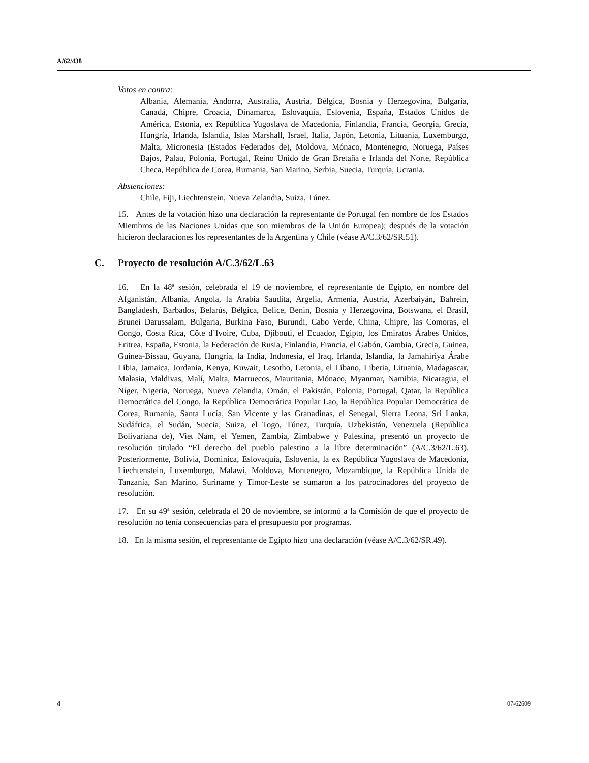A/62/438
Votos en contra:
Albania, Alemania, Andorra, Australia, Austria, Bélgica, Bosnia y Herzegovina, Bulgaria, Canadá, Chipre, Croacia, Dinamarca, Eslovaquia, Eslovenia, España, Estados Unidos de América, Estonia, ex República Yugoslava de Macedonia, Finlandia, Francia, Georgia, Grecia, Hungría, Irlanda, Islandia, Islas Marshall, Israel, Italia, Japón, Letonia, Lituania, Luxemburgo, Malta, Micronesia (Estados Federados de), Moldova, Mónaco, Montenegro, Noruega, Países Bajos, Palau, Polonia, Portugal, Reino Unido de Gran Bretaña e Irlanda del Norte, República Checa, República de Corea, Rumania, San Marino, Serbia, Suecia, Turquía, Ucrania.
Abstenciones:
Chile, Fiji, Liechtenstein, Nueva Zelandia, Suiza, Túnez.
15. Antes de la votación hizo una declaración la representante de Portugal (en nombre de los Estados Miembros de las Naciones Unidas que son miembros de la Unión Europea); después de la votación hicieron declaraciones los representantes de la Argentina y Chile (véase A/C.3/62/SR.51).
C. Proyecto de resolución A/C.3/62/L.63
16. En la 48ª sesión, celebrada el 19 de noviembre, el representante de Egipto, en nombre del Afganistán, Albania, Angola, la Arabia Saudita, Argelia, Armenia, Austria, Azerbaiyán, Bahrein, Bangladesh, Barbados, Belarús, Bélgica, Belice, Benin, Bosnia y Herzegovina, Botswana, el Brasil, Brunei Darussalam, Bulgaria, Burkina Faso, Burundi, Cabo Verde, China, Chipre, las Comoras, el Congo, Costa Rica, Côte d’Ivoire, Cuba, Djibouti, el Ecuador, Egipto, los Emiratos Árabes Unidos, Eritrea, España, Estonia, la Federación de Rusia, Finlandia, Francia, el Gabón, Gambia, Grecia, Guinea, Guinea-Bissau, Guyana, Hungría, la India, Indonesia, el Iraq, Irlanda, Islandia, la Jamahiriya Árabe Libia, Jamaica, Jordania, Kenya, Kuwait, Lesotho, Letonia, el Líbano, Liberia, Lituania, Madagascar, Malasia, Maldivas, Malí, Malta, Marruecos, Mauritania, Mónaco, Myanmar, Namibia, Nicaragua, el Níger, Nigeria, Noruega, Nueva Zelandia, Omán, el Pakistán, Polonia, Portugal, Qatar, la República Democrática del Congo, la República Democrática Popular Lao, la República Popular Democrática de Corea, Rumania, Santa Lucía, San Vicente y las Granadinas, el Senegal, Sierra Leona, Sri Lanka, Sudáfrica, el Sudán, Suecia, Suiza, el Togo, Túnez, Turquía, Uzbekistán, Venezuela (República Bolivariana de), Viet Nam, el Yemen, Zambia, Zimbabwe y Palestina, presentó un proyecto de resolución titulado “El derecho del pueblo palestino a la libre determinación” (A/C.3/62/L.63). Posteriormente, Bolivia, Dominica, Eslovaquia, Eslovenia, la ex República Yugoslava de Macedonia, Liechtenstein, Luxemburgo, Malawi, Moldova, Montenegro, Mozambique, la República Unida de Tanzanía, San Marino, Suriname y Timor-Leste se sumaron a los patrocinadores del proyecto de resolución.
17. En su 49ª sesión, celebrada el 20 de noviembre, se informó a la Comisión de que el proyecto de resolución no tenía consecuencias para el presupuesto por programas.
18. En la misma sesión, el representante de Egipto hizo una declaración (véase A/C.3/62/SR.49).
4 07-62609